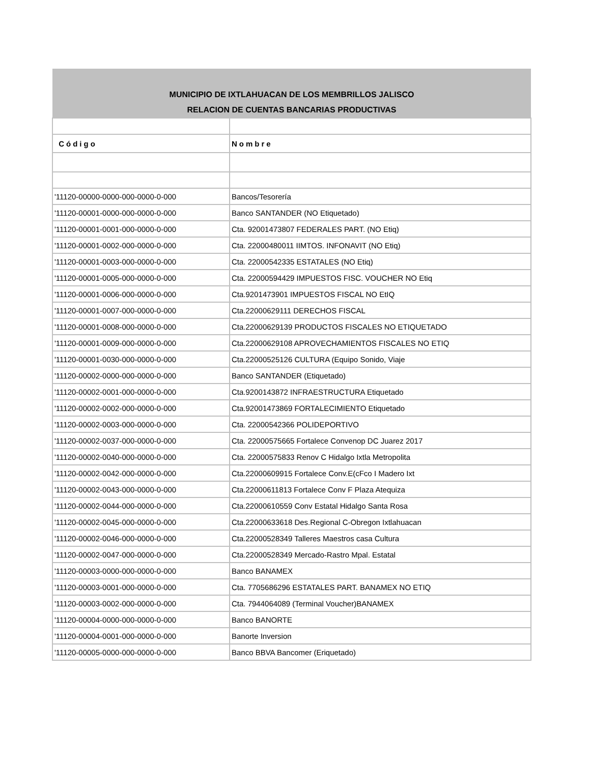| MUNICIPIO DE IXTLAHUACAN DE LOS MEMBRILLOS JALISCO | |
| --- | --- |
| RELACION DE CUENTAS BANCARIAS PRODUCTIVAS | |
| Código | Nombre |
| '11120-00000-0000-000-0000-0-000 | Bancos/Tesorería |
| '11120-00001-0000-000-0000-0-000 | Banco SANTANDER (NO Etiquetado) |
| '11120-00001-0001-000-0000-0-000 | Cta. 92001473807 FEDERALES PART. (NO Etiq) |
| '11120-00001-0002-000-0000-0-000 | Cta. 22000480011 IIMTOS. INFONAVIT (NO Etiq) |
| '11120-00001-0003-000-0000-0-000 | Cta. 22000542335 ESTATALES (NO Etiq) |
| '11120-00001-0005-000-0000-0-000 | Cta. 22000594429 IMPUESTOS FISC. VOUCHER NO Etiq |
| '11120-00001-0006-000-0000-0-000 | Cta.9201473901 IMPUESTOS FISCAL NO EtIQ |
| '11120-00001-0007-000-0000-0-000 | Cta.22000629111 DERECHOS FISCAL |
| '11120-00001-0008-000-0000-0-000 | Cta.22000629139 PRODUCTOS FISCALES NO ETIQUETADO |
| '11120-00001-0009-000-0000-0-000 | Cta.22000629108 APROVECHAMIENTOS FISCALES NO ETIQ |
| '11120-00001-0030-000-0000-0-000 | Cta.22000525126 CULTURA (Equipo Sonido, Viaje |
| '11120-00002-0000-000-0000-0-000 | Banco SANTANDER (Etiquetado) |
| '11120-00002-0001-000-0000-0-000 | Cta.9200143872 INFRAESTRUCTURA Etiquetado |
| '11120-00002-0002-000-0000-0-000 | Cta.92001473869 FORTALECIMIENTO Etiquetado |
| '11120-00002-0003-000-0000-0-000 | Cta. 22000542366 POLIDEPORTIVO |
| '11120-00002-0037-000-0000-0-000 | Cta. 22000575665 Fortalece Convenop DC Juarez 2017 |
| '11120-00002-0040-000-0000-0-000 | Cta. 22000575833 Renov C Hidalgo Ixtla Metropolita |
| '11120-00002-0042-000-0000-0-000 | Cta.22000609915 Fortalece Conv.E(cFco I Madero Ixt |
| '11120-00002-0043-000-0000-0-000 | Cta.22000611813 Fortalece Conv F Plaza Atequiza |
| '11120-00002-0044-000-0000-0-000 | Cta.22000610559 Conv Estatal Hidalgo Santa Rosa |
| '11120-00002-0045-000-0000-0-000 | Cta.22000633618 Des.Regional C-Obregon Ixtlahuacan |
| '11120-00002-0046-000-0000-0-000 | Cta.22000528349 Talleres Maestros casa Cultura |
| '11120-00002-0047-000-0000-0-000 | Cta.22000528349 Mercado-Rastro Mpal. Estatal |
| '11120-00003-0000-000-0000-0-000 | Banco BANAMEX |
| '11120-00003-0001-000-0000-0-000 | Cta. 7705686296 ESTATALES PART. BANAMEX NO ETIQ |
| '11120-00003-0002-000-0000-0-000 | Cta. 7944064089 (Terminal Voucher)BANAMEX |
| '11120-00004-0000-000-0000-0-000 | Banco BANORTE |
| '11120-00004-0001-000-0000-0-000 | Banorte Inversion |
| '11120-00005-0000-000-0000-0-000 | Banco BBVA Bancomer (Eriquetado) |